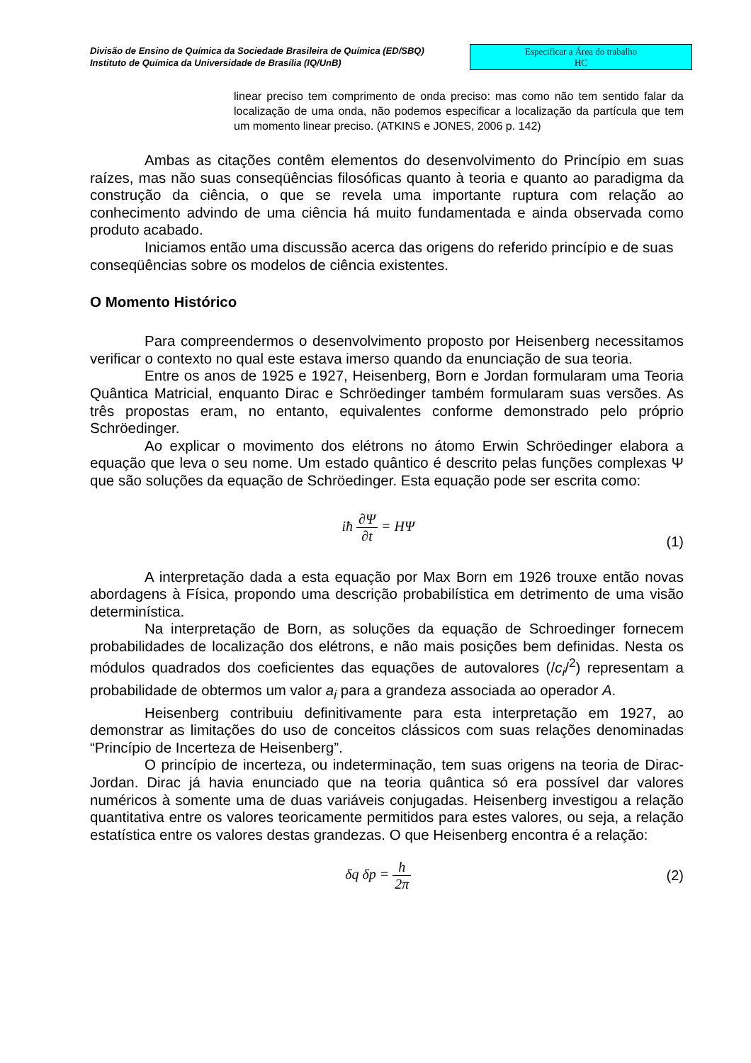Divisão de Ensino de Química da Sociedade Brasileira de Química (ED/SBQ)
Instituto de Química da Universidade de Brasília (IQ/UnB)
Especificar a Área do trabalho
HC
linear preciso tem comprimento de onda preciso: mas como não tem sentido falar da localização de uma onda, não podemos especificar a localização da partícula que tem um momento linear preciso. (ATKINS e JONES, 2006 p. 142)
Ambas as citações contêm elementos do desenvolvimento do Princípio em suas raízes, mas não suas conseqüências filosóficas quanto à teoria e quanto ao paradigma da construção da ciência, o que se revela uma importante ruptura com relação ao conhecimento advindo de uma ciência há muito fundamentada e ainda observada como produto acabado.
Iniciamos então uma discussão acerca das origens do referido princípio e de suas conseqüências sobre os modelos de ciência existentes.
O Momento Histórico
Para compreendermos o desenvolvimento proposto por Heisenberg necessitamos verificar o contexto no qual este estava imerso quando da enunciação de sua teoria.
Entre os anos de 1925 e 1927, Heisenberg, Born e Jordan formularam uma Teoria Quântica Matricial, enquanto Dirac e Schröedinger também formularam suas versões. As três propostas eram, no entanto, equivalentes conforme demonstrado pelo próprio Schröedinger.
Ao explicar o movimento dos elétrons no átomo Erwin Schröedinger elabora a equação que leva o seu nome. Um estado quântico é descrito pelas funções complexas Ψ que são soluções da equação de Schröedinger. Esta equação pode ser escrita como:
iħ ∂Ψ ∂t = HΨ
(1)
A interpretação dada a esta equação por Max Born em 1926 trouxe então novas abordagens à Física, propondo uma descrição probabilística em detrimento de uma visão determinística.
Na interpretação de Born, as soluções da equação de Schroedinger fornecem probabilidades de localização dos elétrons, e não mais posições bem definidas. Nesta os módulos quadrados dos coeficientes das equações de autovalores (/c<sub>i</sub>/<sup>2</sup>) representam a probabilidade de obtermos um valor a<sub>i</sub> para a grandeza associada ao operador A.
Heisenberg contribuiu definitivamente para esta interpretação em 1927, ao demonstrar as limitações do uso de conceitos clássicos com suas relações denominadas “Princípio de Incerteza de Heisenberg”.
O princípio de incerteza, ou indeterminação, tem suas origens na teoria de Dirac-Jordan. Dirac já havia enunciado que na teoria quântica só era possível dar valores numéricos à somente uma de duas variáveis conjugadas. Heisenberg investigou a relação quantitativa entre os valores teoricamente permitidos para estes valores, ou seja, a relação estatística entre os valores destas grandezas. O que Heisenberg encontra é a relação:
δq δp = h 2π (2)